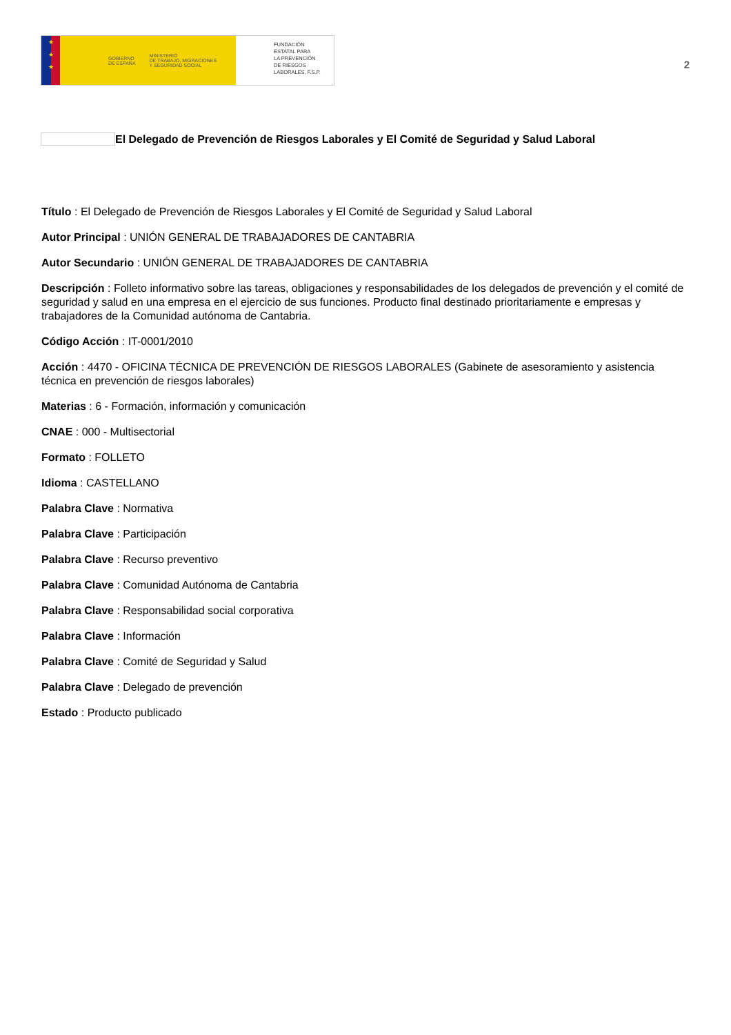★
★
★
GOBIERNO
DE ESPAÑA MINISTERIO
DE TRABAJO, MIGRACIONES
Y SEGURIDAD SOCIAL
FUNDACIÓN
ESTATAL PARA
LA PREVENCIÓN
DE RIESGOS
LABORALES, F.S.P.
2
El Delegado de Prevención de Riesgos Laborales y El Comité de Seguridad y Salud Laboral
Título : El Delegado de Prevención de Riesgos Laborales y El Comité de Seguridad y Salud Laboral
Autor Principal : UNIÓN GENERAL DE TRABAJADORES DE CANTABRIA
Autor Secundario : UNIÓN GENERAL DE TRABAJADORES DE CANTABRIA
Descripción : Folleto informativo sobre las tareas, obligaciones y responsabilidades de los delegados de prevención y el comité de seguridad y salud en una empresa en el ejercicio de sus funciones. Producto final destinado prioritariamente e empresas y trabajadores de la Comunidad autónoma de Cantabria.
Código Acción : IT-0001/2010
Acción : 4470 - OFICINA TÉCNICA DE PREVENCIÓN DE RIESGOS LABORALES (Gabinete de asesoramiento y asistencia técnica en prevención de riesgos laborales)
Materias : 6 - Formación, información y comunicación
CNAE : 000 - Multisectorial
Formato : FOLLETO
Idioma : CASTELLANO
Palabra Clave : Normativa
Palabra Clave : Participación
Palabra Clave : Recurso preventivo
Palabra Clave : Comunidad Autónoma de Cantabria
Palabra Clave : Responsabilidad social corporativa
Palabra Clave : Información
Palabra Clave : Comité de Seguridad y Salud
Palabra Clave : Delegado de prevención
Estado : Producto publicado